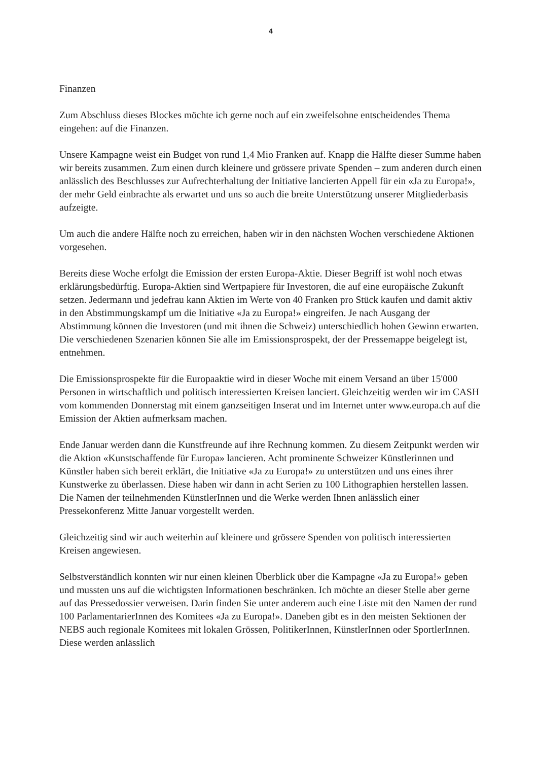4
Finanzen
Zum Abschluss dieses Blockes möchte ich gerne noch auf ein zweifelsohne entscheidendes Thema eingehen: auf die Finanzen.
Unsere Kampagne weist ein Budget von rund 1,4 Mio Franken auf. Knapp die Hälfte dieser Summe haben wir bereits zusammen. Zum einen durch kleinere und grössere private Spenden – zum anderen durch einen anlässlich des Beschlusses zur Aufrechterhaltung der Initiative lancierten Appell für ein «Ja zu Europa!», der mehr Geld einbrachte als erwartet und uns so auch die breite Unterstützung unserer Mitgliederbasis aufzeigte.
Um auch die andere Hälfte noch zu erreichen, haben wir in den nächsten Wochen verschiedene Aktionen vorgesehen.
Bereits diese Woche erfolgt die Emission der ersten Europa-Aktie. Dieser Begriff ist wohl noch etwas erklärungsbedürftig. Europa-Aktien sind Wertpapiere für Investoren, die auf eine europäische Zukunft setzen. Jedermann und jedefrau kann Aktien im Werte von 40 Franken pro Stück kaufen und damit aktiv in den Abstimmungskampf um die Initiative «Ja zu Europa!» eingreifen. Je nach Ausgang der Abstimmung können die Investoren (und mit ihnen die Schweiz) unterschiedlich hohen Gewinn erwarten. Die verschiedenen Szenarien können Sie alle im Emissionsprospekt, der der Pressemappe beigelegt ist, entnehmen.
Die Emissionsprospekte für die Europaaktie wird in dieser Woche mit einem Versand an über 15'000 Personen in wirtschaftlich und politisch interessierten Kreisen lanciert. Gleichzeitig werden wir im CASH vom kommenden Donnerstag mit einem ganzseitigen Inserat und im Internet unter www.europa.ch auf die Emission der Aktien aufmerksam machen.
Ende Januar werden dann die Kunstfreunde auf ihre Rechnung kommen. Zu diesem Zeitpunkt werden wir die Aktion «Kunstschaffende für Europa» lancieren. Acht prominente Schweizer Künstlerinnen und Künstler haben sich bereit erklärt, die Initiative «Ja zu Europa!» zu unterstützen und uns eines ihrer Kunstwerke zu überlassen. Diese haben wir dann in acht Serien zu 100 Lithographien herstellen lassen. Die Namen der teilnehmenden KünstlerInnen und die Werke werden Ihnen anlässlich einer Pressekonferenz Mitte Januar vorgestellt werden.
Gleichzeitig sind wir auch weiterhin auf kleinere und grössere Spenden von politisch interessierten Kreisen angewiesen.
Selbstverständlich konnten wir nur einen kleinen Überblick über die Kampagne «Ja zu Europa!» geben und mussten uns auf die wichtigsten Informationen beschränken. Ich möchte an dieser Stelle aber gerne auf das Pressedossier verweisen. Darin finden Sie unter anderem auch eine Liste mit den Namen der rund 100 ParlamentarierInnen des Komitees «Ja zu Europa!». Daneben gibt es in den meisten Sektionen der NEBS auch regionale Komitees mit lokalen Grössen, PolitikerInnen, KünstlerInnen oder SportlerInnen. Diese werden anlässlich